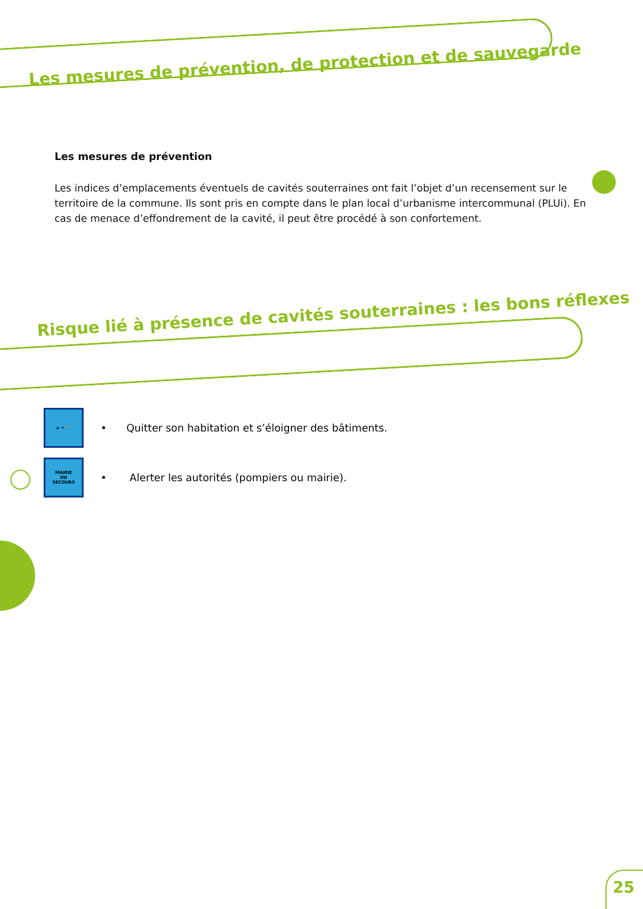Les mesures de prévention, de protection et de sauvegarde
Les mesures de prévention
Les indices d’emplacements éventuels de cavités souterraines ont fait l’objet d’un recensement sur le territoire de la commune. Ils sont pris en compte dans le plan local d’urbanisme intercommunal (PLUi). En cas de menace d’effondrement de la cavité, il peut être procédé à son confortement.
Risque lié à présence de cavités souterraines : les bons réflexes
⌂ ➜ 🏃
• Quitter son habitation et s’éloigner des bâtiments.
MAIRIE
OU
SECOURS
• Alerter les autorités (pompiers ou mairie).
25